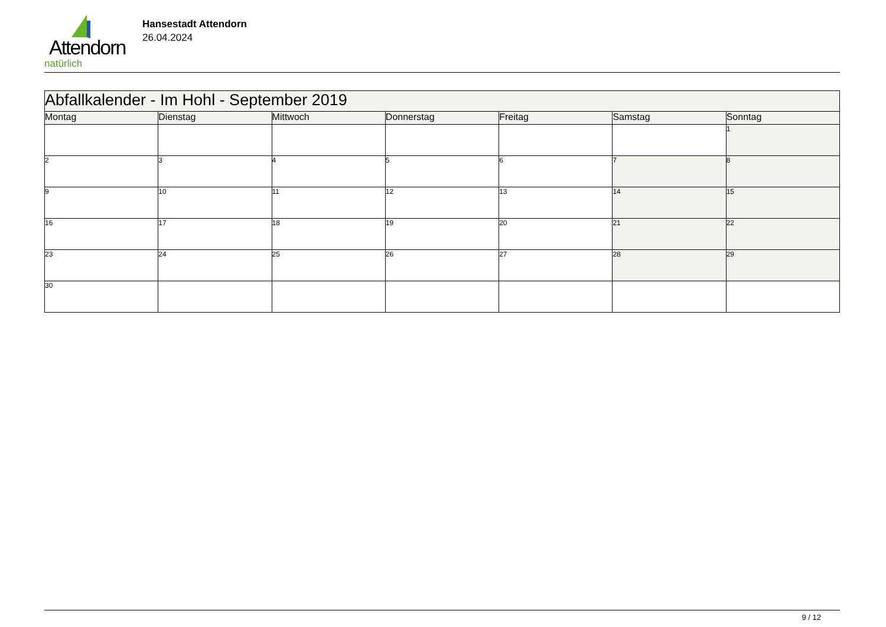Attendorn
natürlich
Hansestadt Attendorn
26.04.2024
| Abfallkalender - Im Hohl - September 2019 | | | | | | |
| Montag | Dienstag | Mittwoch | Donnerstag | Freitag | Samstag | Sonntag |
| | | | | | | 1 |
| 2 | 3 | 4 | 5 | 6 | 7 | 8 |
| 9 | 10 | 11 | 12 | 13 | 14 | 15 |
| 16 | 17 | 18 | 19 | 20 | 21 | 22 |
| 23 | 24 | 25 | 26 | 27 | 28 | 29 |
| 30 | | | | | | |
9 / 12